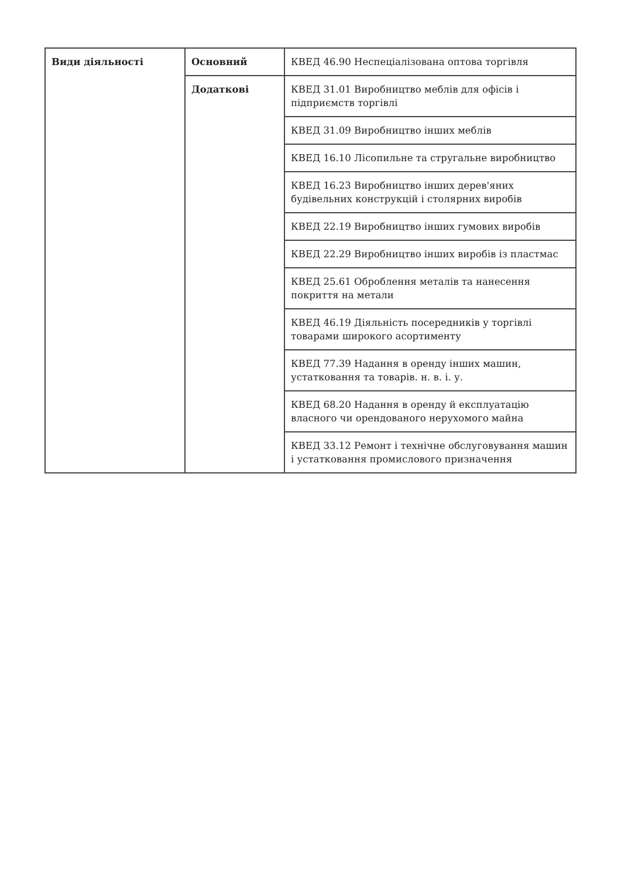| Види діяльності | Основний | КВЕД 46.90 Неспеціалізована оптова торгівля |
| | Додаткові | КВЕД 31.01 Виробництво меблів для офісів і підприємств торгівлі |
| | | КВЕД 31.09 Виробництво інших меблів |
| | | КВЕД 16.10 Лісопильне та стругальне виробництво |
| | | КВЕД 16.23 Виробництво інших дерев'яних будівельних конструкцій і столярних виробів |
| | | КВЕД 22.19 Виробництво інших гумових виробів |
| | | КВЕД 22.29 Виробництво інших виробів із пластмас |
| | | КВЕД 25.61 Оброблення металів та нанесення покриття на метали |
| | | КВЕД 46.19 Діяльність посередників у торгівлі товарами широкого асортименту |
| | | КВЕД 77.39 Надання в оренду інших машин, устатковання та товарів. н. в. і. у. |
| | | КВЕД 68.20 Надання в оренду й експлуатацію власного чи орендованого нерухомого майна |
| | | КВЕД 33.12 Ремонт і технічне обслуговування машин і устатковання промислового призначення |